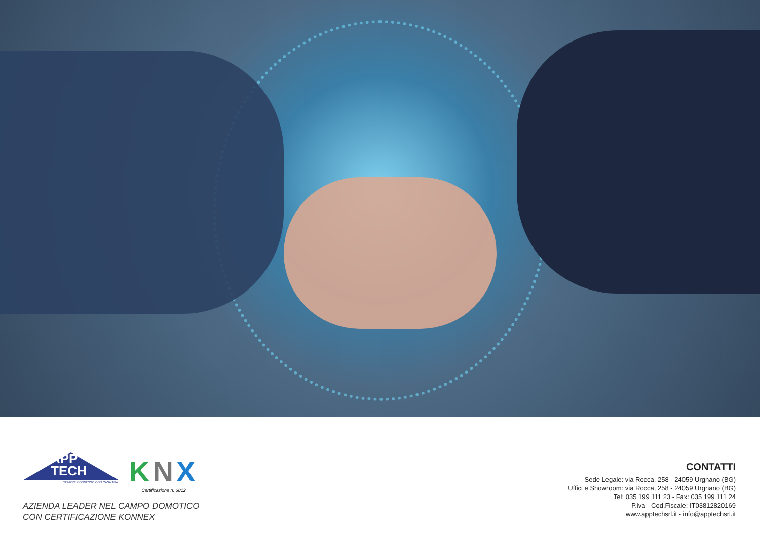APP
TECH
SEMPRE CONNESSO CON CASA TUA
KNX
Certificazione n. 6812
AZIENDA LEADER NEL CAMPO DOMOTICO
CON CERTIFICAZIONE KONNEX
CONTATTI
Sede Legale: via Rocca, 258 - 24059 Urgnano (BG)
Uffici e Showroom: via Rocca, 258 - 24059 Urgnano (BG)
Tel: 035 199 111 23 - Fax: 035 199 111 24
P.iva - Cod.Fiscale: IT03812820169
www.apptechsrl.it - info@apptechsrl.it